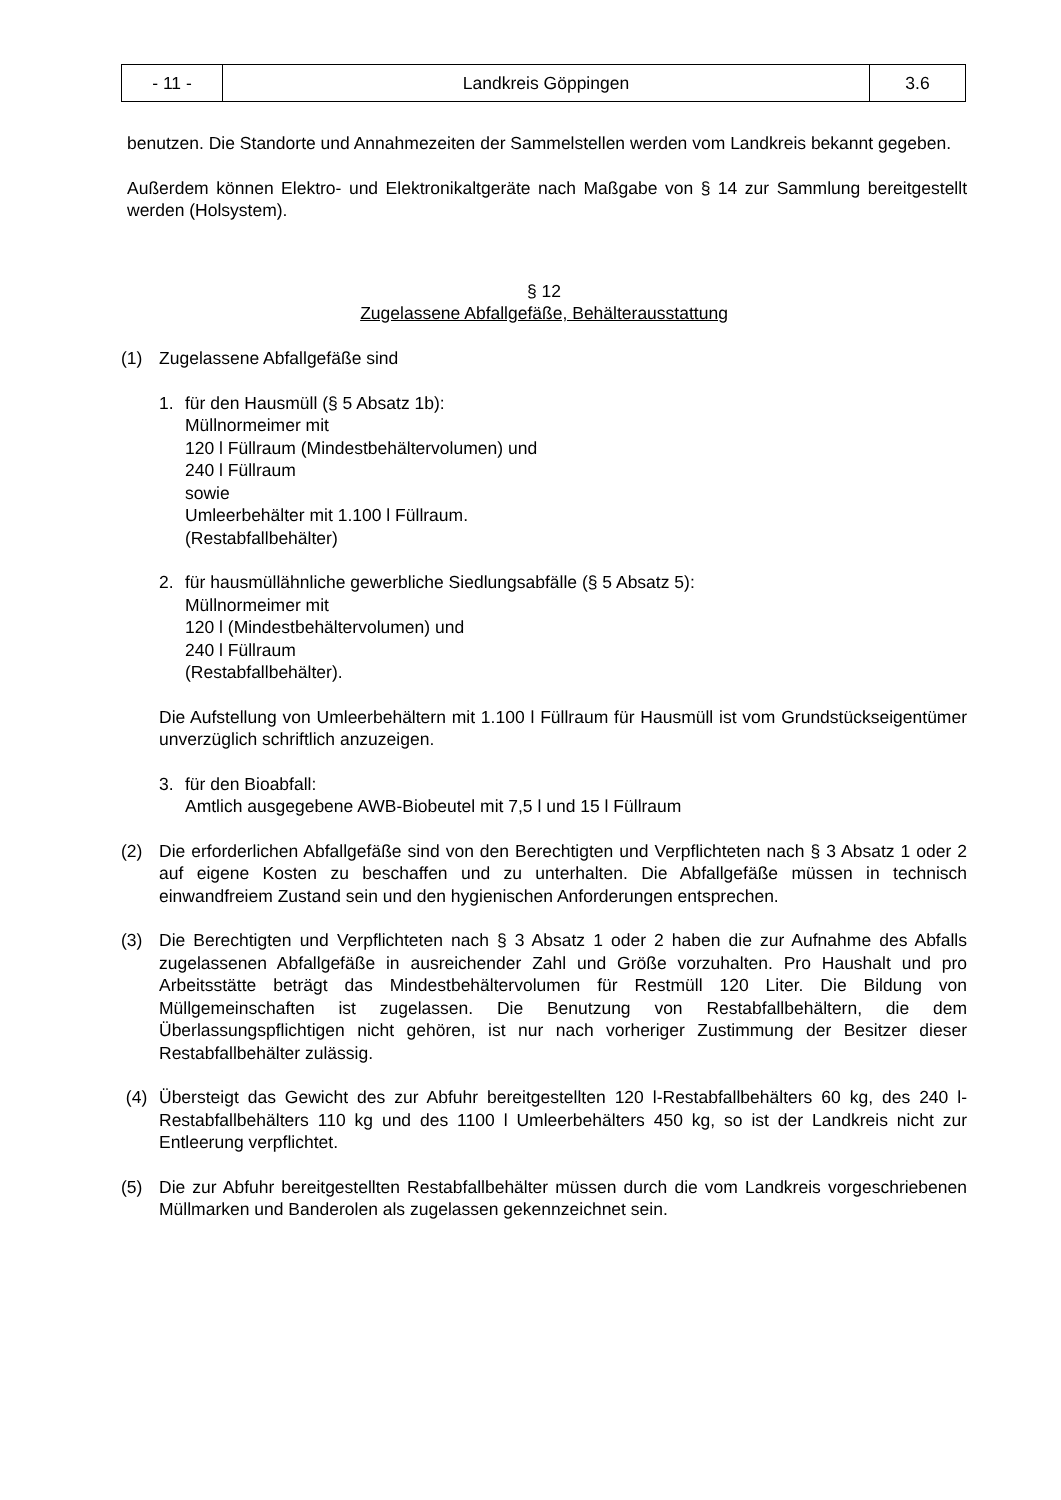| - 11 - | Landkreis Göppingen | 3.6 |
benutzen. Die Standorte und Annahmezeiten der Sammelstellen werden vom Landkreis bekannt gegeben.
Außerdem können Elektro- und Elektronikaltgeräte nach Maßgabe von § 14 zur Sammlung bereitgestellt werden (Holsystem).
§ 12
Zugelassene Abfallgefäße, Behälterausstattung
(1) Zugelassene Abfallgefäße sind
1. für den Hausmüll (§ 5 Absatz 1b):
Müllnormeimer mit
120 l Füllraum (Mindestbehältervolumen) und
240 l Füllraum
sowie
Umleerbehälter mit 1.100 l Füllraum.
(Restabfallbehälter)
2. für hausmüllähnliche gewerbliche Siedlungsabfälle (§ 5 Absatz 5):
Müllnormeimer mit
120 l (Mindestbehältervolumen) und
240 l Füllraum
(Restabfallbehälter).
Die Aufstellung von Umleerbehältern mit 1.100 l Füllraum für Hausmüll ist vom Grundstückseigentümer unverzüglich schriftlich anzuzeigen.
3. für den Bioabfall:
Amtlich ausgegebene AWB-Biobeutel mit 7,5 l und 15 l Füllraum
(2) Die erforderlichen Abfallgefäße sind von den Berechtigten und Verpflichteten nach § 3 Absatz 1 oder 2 auf eigene Kosten zu beschaffen und zu unterhalten. Die Abfallgefäße müssen in technisch einwandfreiem Zustand sein und den hygienischen Anforderungen entsprechen.
(3) Die Berechtigten und Verpflichteten nach § 3 Absatz 1 oder 2 haben die zur Aufnahme des Abfalls zugelassenen Abfallgefäße in ausreichender Zahl und Größe vorzuhalten. Pro Haushalt und pro Arbeitsstätte beträgt das Mindestbehältervolumen für Restmüll 120 Liter. Die Bildung von Müllgemeinschaften ist zugelassen. Die Benutzung von Restabfallbehältern, die dem Überlassungspflichtigen nicht gehören, ist nur nach vorheriger Zustimmung der Besitzer dieser Restabfallbehälter zulässig.
(4) Übersteigt das Gewicht des zur Abfuhr bereitgestellten 120 l-Restabfallbehälters 60 kg, des 240 l-Restabfallbehälters 110 kg und des 1100 l Umleerbehälters 450 kg, so ist der Landkreis nicht zur Entleerung verpflichtet.
(5) Die zur Abfuhr bereitgestellten Restabfallbehälter müssen durch die vom Landkreis vorgeschriebenen Müllmarken und Banderolen als zugelassen gekennzeichnet sein.